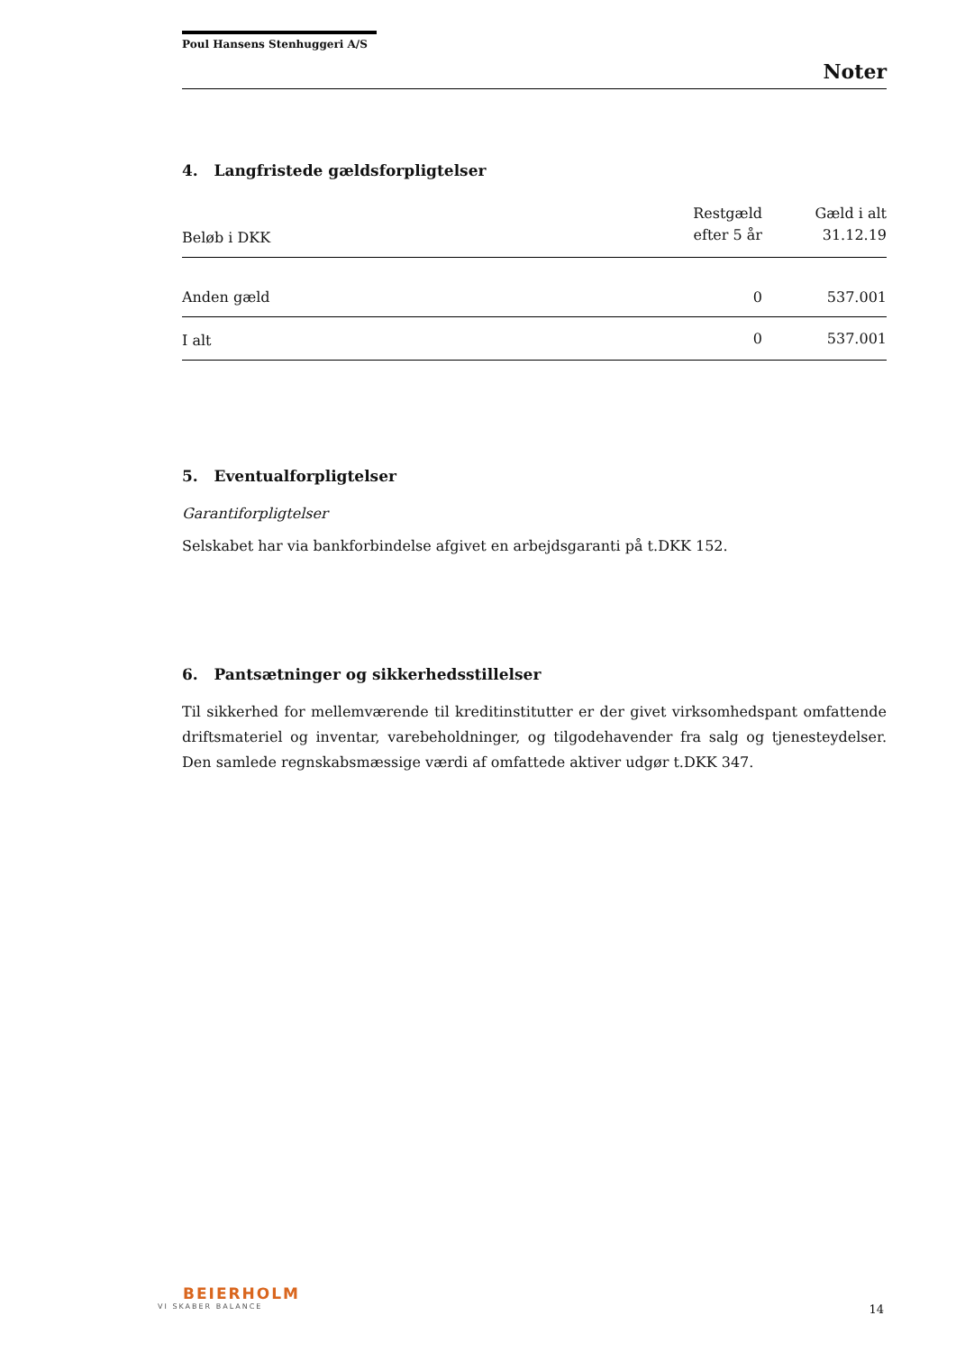Poul Hansens Stenhuggeri A/S
Noter
4. Langfristede gældsforpligtelser
| Beløb i DKK | Restgæld efter 5 år | Gæld i alt 31.12.19 |
| --- | --- | --- |
| Anden gæld | 0 | 537.001 |
| I alt | 0 | 537.001 |
5. Eventualforpligtelser
Garantiforpligtelser
Selskabet har via bankforbindelse afgivet en arbejdsgaranti på t.DKK 152.
6. Pantsætninger og sikkerhedsstillelser
Til sikkerhed for mellemværende til kreditinstitutter er der givet virksomhedspant omfattende driftsmateriel og inventar, varebeholdninger, og tilgodehavender fra salg og tjenesteydelser. Den samlede regnskabsmæssige værdi af omfattede aktiver udgør t.DKK 347.
BEIERHOLM
VI SKABER BALANCE
14